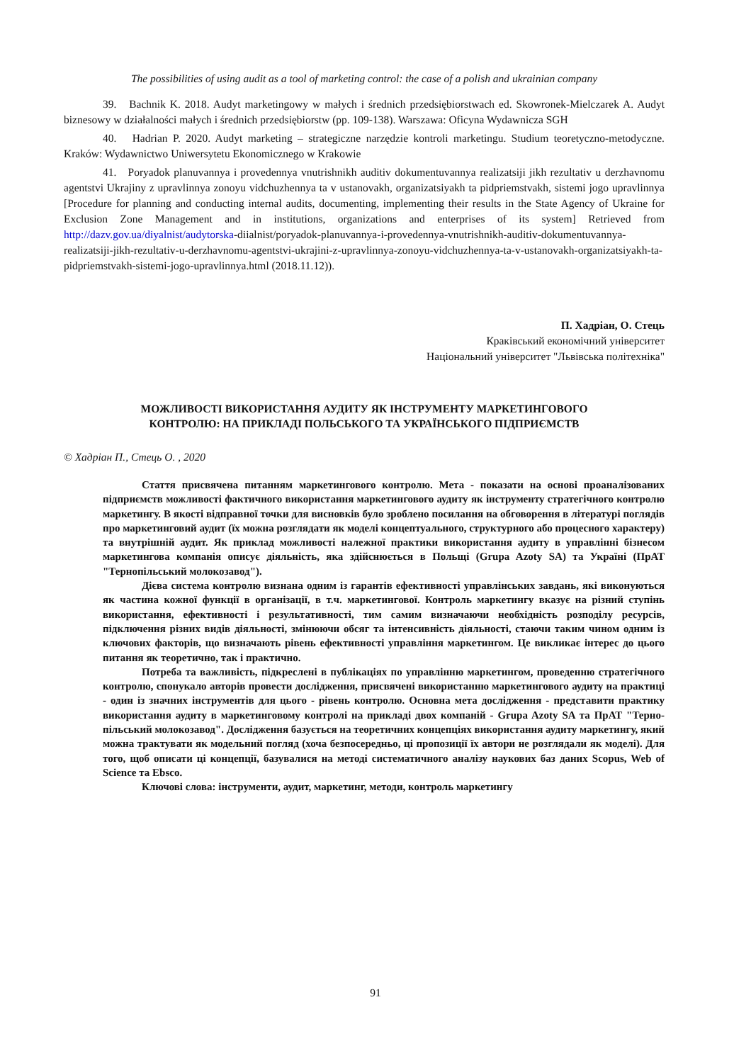The possibilities of using audit as a tool of marketing control: the case of a polish and ukrainian company
39. Bachnik K. 2018. Audyt marketingowy w małych i średnich przedsiębiorstwach ed. Skowronek-Mielczarek A. Audyt biznesowy w działalności małych i średnich przedsiębiorstw (pp. 109-138). Warszawa: Oficyna Wydawnicza SGH
40. Hadrian P. 2020. Audyt marketing – strategiczne narzędzie kontroli marketingu. Studium teoretyczno-metodyczne. Kraków: Wydawnictwo Uniwersytetu Ekonomicznego w Krakowie
41. Poryadok planuvannya i provedennya vnutrishnikh auditiv dokumentuvannya realizatsiji jikh rezultativ u derzhavnomu agentstvi Ukrajiny z upravlinnya zonoyu vidchuzhennya ta v ustanovakh, organizatsiyakh ta pidpriemstvakh, sistemi jogo upravlinnya [Procedure for planning and conducting internal audits, documenting, implementing their results in the State Agency of Ukraine for Exclusion Zone Management and in institutions, organizations and enterprises of its system] Retrieved from http://dazv.gov.ua/diyalnist/audytorska-diialnist/poryadok-planuvannya-i-provedennya-vnutrishnikh-auditiv-dokumentuvannya-realizatsiji-jikh-rezultativ-u-derzhavnomu-agentstvi-ukrajini-z-upravlinnya-zonoyu-vidchuzhennya-ta-v-ustanovakh-organizatsiyakh-ta-pidpriemstvakh-sistemi-jogo-upravlinnya.html (2018.11.12)).
П. Хадріан, О. Стець
Краківський економічний університет
Національний університет "Львівська політехніка"
МОЖЛИВОСТІ ВИКОРИСТАННЯ АУДИТУ ЯК ІНСТРУМЕНТУ МАРКЕТИНГОВОГО
КОНТРОЛЮ: НА ПРИКЛАДІ ПОЛЬСЬКОГО ТА УКРАЇНСЬКОГО ПІДПРИЄМСТВ
© Хадріан П., Стець О. , 2020
Стаття присвячена питанням маркетингового контролю. Мета - показати на основі проаналізованих підприємств можливості фактичного використання маркетингового аудиту як інструменту стратегічного контролю маркетингу. В якості відправної точки для висновків було зроблено посилання на обговорення в літературі поглядів про маркетинговий аудит (їх можна розглядати як моделі концептуального, структурного або процесного характеру) та внутрішній аудит. Як приклад можливості належної практики використання аудиту в управлінні бізнесом маркетингова компанія описує діяльність, яка здійснюється в Польщі (Grupa Azoty SA) та Україні (ПрАТ "Тернопільський молокозавод").
Дієва система контролю визнана одним із гарантів ефективності управлінських завдань, які виконуються як частина кожної функції в організації, в т.ч. маркетингової. Контроль маркетингу вказує на різний ступінь використання, ефективності і результативності, тим самим визначаючи необхідність розподілу ресурсів, підключення різних видів діяльності, змінюючи обсяг та інтенсивність діяльності, стаючи таким чином одним із ключових факторів, що визначають рівень ефективності управління маркетингом. Це викликає інтерес до цього питання як теоретично, так і практично.
Потреба та важливість, підкреслені в публікаціях по управлінню маркетингом, проведенню стратегічного контролю, спонукало авторів провести дослідження, присвячені використанню маркетингового аудиту на практиці - один із значних інструментів для цього - рівень контролю. Основна мета дослідження - представити практику використання аудиту в маркетинговому контролі на прикладі двох компаній - Grupa Azoty SA та ПрАТ "Терно-пільський молокозавод". Дослідження базується на теоретичних концепціях використання аудиту маркетингу, який можна трактувати як модельний погляд (хоча безпосередньо, ці пропозиції їх автори не розглядали як моделі). Для того, щоб описати ці концепції, базувалися на методі систематичного аналізу наукових баз даних Scopus, Web of Science та Ebsco.
Ключові слова: інструменти, аудит, маркетинг, методи, контроль маркетингу
91